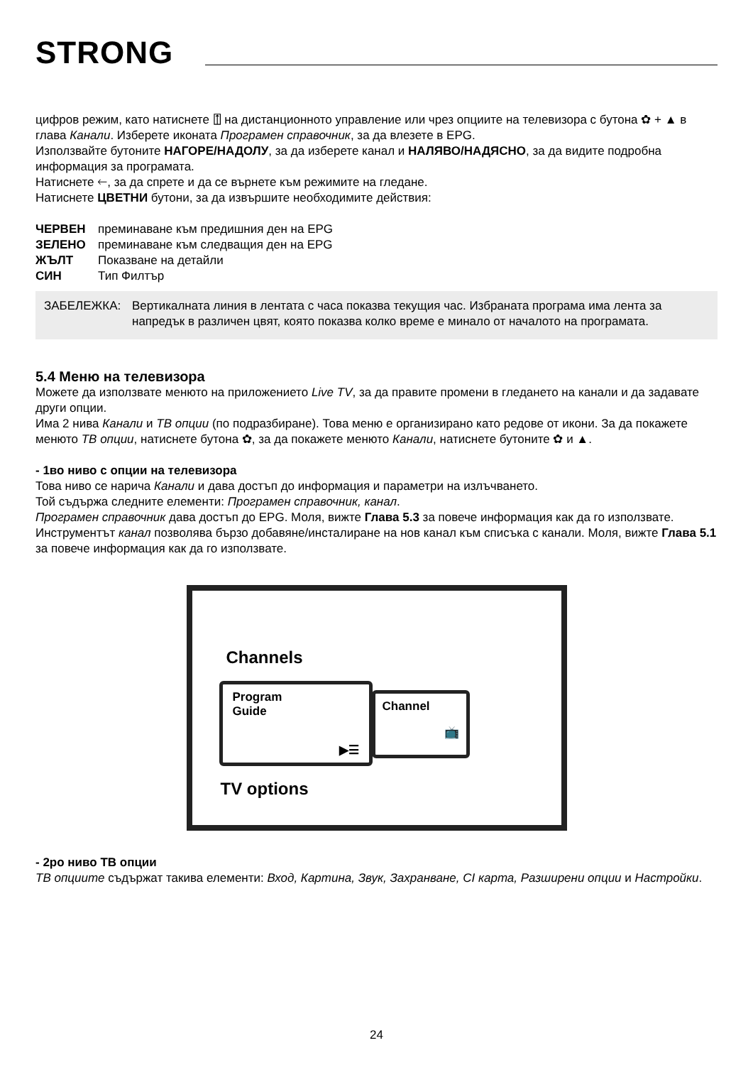STRONG
цифров режим, като натиснете ⍐ на дистанционното управление или чрез опциите на телевизора с бутона ✿ + ▲ в глава Канали. Изберете иконата Програмен справочник, за да влезете в EPG.
Използвайте бутоните НАГОРЕ/НАДОЛУ, за да изберете канал и НАЛЯВО/НАДЯСНО, за да видите подробна информация за програмата.
Натиснете 🡐, за да спрете и да се върнете към режимите на гледане.
Натиснете ЦВЕТНИ бутони, за да извършите необходимите действия:
ЧЕРВЕН преминаване към предишния ден на EPG
ЗЕЛЕНО преминаване към следващия ден на EPG
ЖЪЛТ Показване на детайли
СИН Тип Филтър
ЗАБЕЛЕЖКА: Вертикалната линия в лентата с часа показва текущия час. Избраната програма има лента за напредък в различен цвят, която показва колко време е минало от началото на програмата.
5.4 Меню на телевизора
Можете да използвате менюто на приложението Live TV, за да правите промени в гледането на канали и да задавате други опции.
Има 2 нива Канали и ТВ опции (по подразбиране). Това меню е организирано като редове от икони. За да покажете менюто ТВ опции, натиснете бутона ✿, за да покажете менюто Канали, натиснете бутоните ✿ и ▲.
- 1во ниво с опции на телевизора
Това ниво се нарича Канали и дава достъп до информация и параметри на излъчването.
Той съдържа следните елементи: Програмен справочник, канал.
Програмен справочник дава достъп до EPG. Моля, вижте Глава 5.3 за повече информация как да го използвате.
Инструментът канал позволява бързо добавяне/инсталиране на нов канал към списъка с канали. Моля, вижте Глава 5.1 за повече информация как да го използвате.
Channels
Program
Guide
▶☰
Channel
📺
TV options
- 2ро ниво ТВ опции
ТВ опциите съдържат такива елементи: Вход, Картина, Звук, Захранване, CI карта, Разширени опции и Настройки.
24